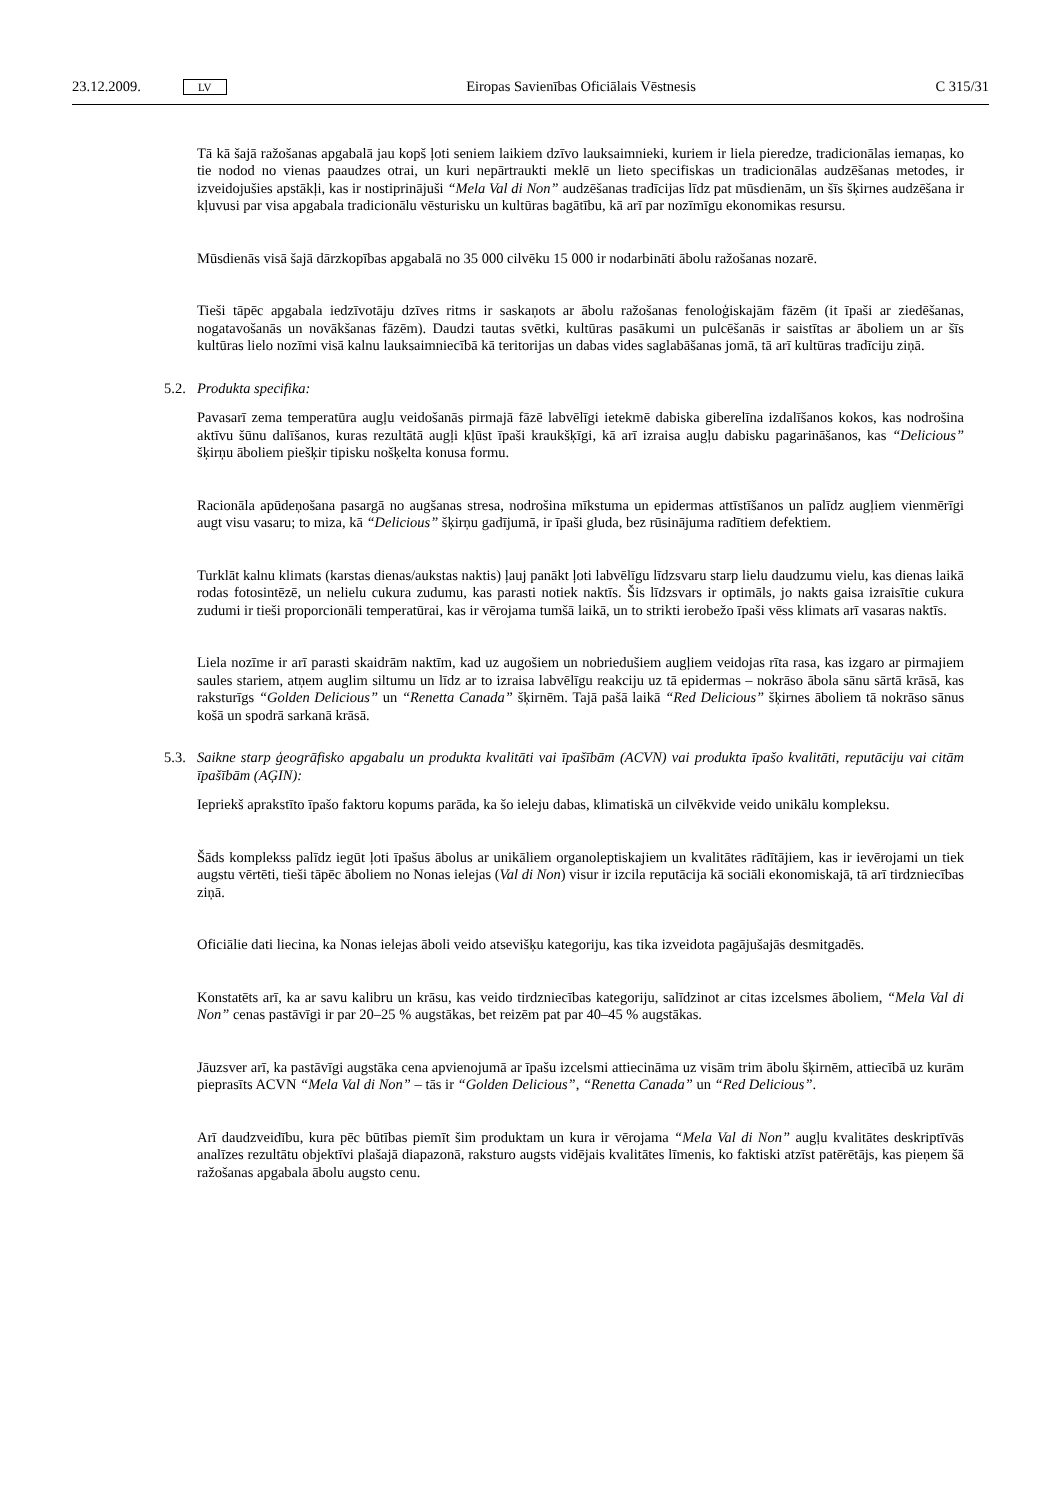23.12.2009. LV
Eiropas Savienības Oficiālais Vēstnesis C 315/31
Tā kā šajā ražošanas apgabalā jau kopš ļoti seniem laikiem dzīvo lauksaimnieki, kuriem ir liela pieredze, tradicionālas iemaņas, ko tie nodod no vienas paaudzes otrai, un kuri nepārtraukti meklē un lieto specifiskas un tradicionālas audzēšanas metodes, ir izveidojušies apstākļi, kas ir nostiprinājuši “Mela Val di Non” audzēšanas tradīcijas līdz pat mūsdienām, un šīs šķirnes audzēšana ir kļuvusi par visa apgabala tradicionālu vēsturisku un kultūras bagātību, kā arī par nozīmīgu ekonomikas resursu.
Mūsdienās visā šajā dārzkopības apgabalā no 35 000 cilvēku 15 000 ir nodarbināti ābolu ražošanas nozarē.
Tieši tāpēc apgabala iedzīvotāju dzīves ritms ir saskaņots ar ābolu ražošanas fenoloģiskajām fāzēm (it īpaši ar ziedēšanas, nogatavošanās un novākšanas fāzēm). Daudzi tautas svētki, kultūras pasākumi un pulcēšanās ir saistītas ar āboliem un ar šīs kultūras lielo nozīmi visā kalnu lauksaimniecībā kā teritorijas un dabas vides saglabāšanas jomā, tā arī kultūras tradīciju ziņā.
5.2. Produkta specifika:
Pavasarī zema temperatūra augļu veidošanās pirmajā fāzē labvēlīgi ietekmē dabiska giberelīna izdalīšanos kokos, kas nodrošina aktīvu šūnu dalīšanos, kuras rezultātā augļi kļūst īpaši kraukšķīgi, kā arī izraisa augļu dabisku pagarināšanos, kas “Delicious” šķirņu āboliem piešķir tipisku nošķelta konusa formu.
Racionāla apūdeņošana pasargā no augšanas stresa, nodrošina mīkstuma un epidermas attīstīšanos un palīdz augļiem vienmērīgi augt visu vasaru; to miza, kā “Delicious” šķirņu gadījumā, ir īpaši gluda, bez rūsinājuma radītiem defektiem.
Turklāt kalnu klimats (karstas dienas/aukstas naktis) ļauj panākt ļoti labvēlīgu līdzsvaru starp lielu daudzumu vielu, kas dienas laikā rodas fotosintēzē, un nelielu cukura zudumu, kas parasti notiek naktīs. Šis līdzsvars ir optimāls, jo nakts gaisa izraisītie cukura zudumi ir tieši proporcionāli temperatūrai, kas ir vērojama tumšā laikā, un to strikti ierobežo īpaši vēss klimats arī vasaras naktīs.
Liela nozīme ir arī parasti skaidrām naktīm, kad uz augošiem un nobriedušiem augļiem veidojas rīta rasa, kas izgaro ar pirmajiem saules stariem, atņem auglim siltumu un līdz ar to izraisa labvēlīgu reakciju uz tā epidermas – nokrāso ābola sānu sārtā krāsā, kas raksturīgs “Golden Delicious” un “Renetta Canada” šķirnēm. Tajā pašā laikā “Red Delicious” šķirnes āboliem tā nokrāso sānus košā un spodrā sarkanā krāsā.
5.3. Saikne starp ģeogrāfisko apgabalu un produkta kvalitāti vai īpašībām (ACVN) vai produkta īpašo kvalitāti, reputāciju vai citām īpašībām (AĢIN):
Iepriekš aprakstīto īpašo faktoru kopums parāda, ka šo ieleju dabas, klimatiskā un cilvēkvide veido unikālu kompleksu.
Šāds komplekss palīdz iegūt ļoti īpašus ābolus ar unikāliem organoleptiskajiem un kvalitātes rādītājiem, kas ir ievērojami un tiek augstu vērtēti, tieši tāpēc āboliem no Nonas ielejas (Val di Non) visur ir izcila reputācija kā sociāli ekonomiskajā, tā arī tirdzniecības ziņā.
Oficiālie dati liecina, ka Nonas ielejas āboli veido atsevišķu kategoriju, kas tika izveidota pagājušajās desmitgadēs.
Konstatēts arī, ka ar savu kalibru un krāsu, kas veido tirdzniecības kategoriju, salīdzinot ar citas izcelsmes āboliem, “Mela Val di Non” cenas pastāvīgi ir par 20–25 % augstākas, bet reizēm pat par 40–45 % augstākas.
Jāuzsver arī, ka pastāvīgi augstāka cena apvienojumā ar īpašu izcelsmi attiecināma uz visām trim ābolu šķirnēm, attiecībā uz kurām pieprasīts ACVN “Mela Val di Non” – tās ir “Golden Delicious”, “Renetta Canada” un “Red Delicious”.
Arī daudzveidību, kura pēc būtības piemīt šim produktam un kura ir vērojama “Mela Val di Non” augļu kvalitātes deskriptīvās analīzes rezultātu objektīvi plašajā diapazonā, raksturo augsts vidējais kvalitātes līmenis, ko faktiski atzīst patērētājs, kas pieņem šā ražošanas apgabala ābolu augsto cenu.